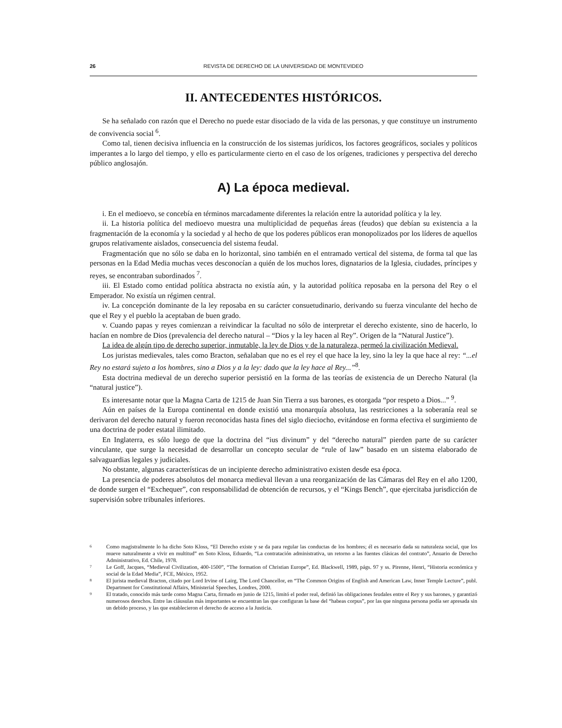26 REVISTA DE DERECHO DE LA UNIVERSIDAD DE MONTEVIDEO
II. ANTECEDENTES HISTÓRICOS.
Se ha señalado con razón que el Derecho no puede estar disociado de la vida de las personas, y que constituye un instrumento de convivencia social <sup>6</sup>.
Como tal, tienen decisiva influencia en la construcción de los sistemas jurídicos, los factores geográficos, sociales y políticos imperantes a lo largo del tiempo, y ello es particularmente cierto en el caso de los orígenes, tradiciones y perspectiva del derecho público anglosajón.
A) La época medieval.
i. En el medioevo, se concebía en términos marcadamente diferentes la relación entre la autoridad política y la ley.
ii. La historia política del medioevo muestra una multiplicidad de pequeñas áreas (feudos) que debían su existencia a la fragmentación de la economía y la sociedad y al hecho de que los poderes públicos eran monopolizados por los líderes de aquellos grupos relativamente aislados, consecuencia del sistema feudal.
Fragmentación que no sólo se daba en lo horizontal, sino también en el entramado vertical del sistema, de forma tal que las personas en la Edad Media muchas veces desconocían a quién de los muchos lores, dignatarios de la Iglesia, ciudades, príncipes y reyes, se encontraban subordinados <sup>7</sup>.
iii. El Estado como entidad política abstracta no existía aún, y la autoridad política reposaba en la persona del Rey o el Emperador. No existía un régimen central.
iv. La concepción dominante de la ley reposaba en su carácter consuetudinario, derivando su fuerza vinculante del hecho de que el Rey y el pueblo la aceptaban de buen grado.
v. Cuando papas y reyes comienzan a reivindicar la facultad no sólo de interpretar el derecho existente, sino de hacerlo, lo hacían en nombre de Dios (prevalencia del derecho natural – “Dios y la ley hacen al Rey”. Origen de la “Natural Justice”).
La idea de algún tipo de derecho superior, inmutable, la ley de Dios y de la naturaleza, permeó la civilización Medieval.
Los juristas medievales, tales como Bracton, señalaban que no es el rey el que hace la ley, sino la ley la que hace al rey: “...el Rey no estará sujeto a los hombres, sino a Dios y a la ley: dado que la ley hace al Rey...”<sup>8</sup>.
Esta doctrina medieval de un derecho superior persistió en la forma de las teorías de existencia de un Derecho Natural (la “natural justice”).
Es interesante notar que la Magna Carta de 1215 de Juan Sin Tierra a sus barones, es otorgada “por respeto a Dios...” <sup>9</sup>.
Aún en países de la Europa continental en donde existió una monarquía absoluta, las restricciones a la soberanía real se derivaron del derecho natural y fueron reconocidas hasta fines del siglo dieciocho, evitándose en forma efectiva el surgimiento de una doctrina de poder estatal ilimitado.
En Inglaterra, es sólo luego de que la doctrina del “ius divinum” y del “derecho natural” pierden parte de su carácter vinculante, que surge la necesidad de desarrollar un concepto secular de “rule of law” basado en un sistema elaborado de salvaguardias legales y judiciales.
No obstante, algunas características de un incipiente derecho administrativo existen desde esa época.
La presencia de poderes absolutos del monarca medieval llevan a una reorganización de las Cámaras del Rey en el año 1200, de donde surgen el “Exchequer”, con responsabilidad de obtención de recursos, y el “Kings Bench”, que ejercitaba jurisdicción de supervisión sobre tribunales inferiores.
<sup>6</sup> Como magistralmente lo ha dicho Soto Kloss, “El Derecho existe y se da para regular las conductas de los hombres; él es necesario dada su naturaleza social, que los mueve naturalmente a vivir en multitud” en Soto Kloss, Eduardo, “La contratación administrativa, un retorno a las fuentes clásicas del contrato”, Anuario de Derecho Administrativo, Ed. Chile, 1978.
<sup>7</sup> Le Goff, Jacques, “Medieval Civilization, 400-1500”, “The formation of Christian Europe”, Ed. Blackwell, 1989, págs. 97 y ss. Pirenne, Henri, “Historia económica y social de la Edad Media”, FCE, México, 1952.
<sup>8</sup> El jurista medieval Bracton, citado por Lord Irvine of Lairg, The Lord Chancellor, en “The Common Origins of English and American Law, Inner Temple Lecture”, publ. Department for Constitutional Affairs, Ministerial Speeches, Londres, 2000.
<sup>9</sup> El tratado, conocido más tarde como Magna Carta, firmado en junio de 1215, limitó el poder real, definió las obligaciones feudales entre el Rey y sus barones, y garantizó numerosos derechos. Entre las cláusulas más importantes se encuentran las que configuran la base del “habeas corpus”, por las que ninguna persona podía ser apresada sin un debido proceso, y las que establecieron el derecho de acceso a la Justicia.